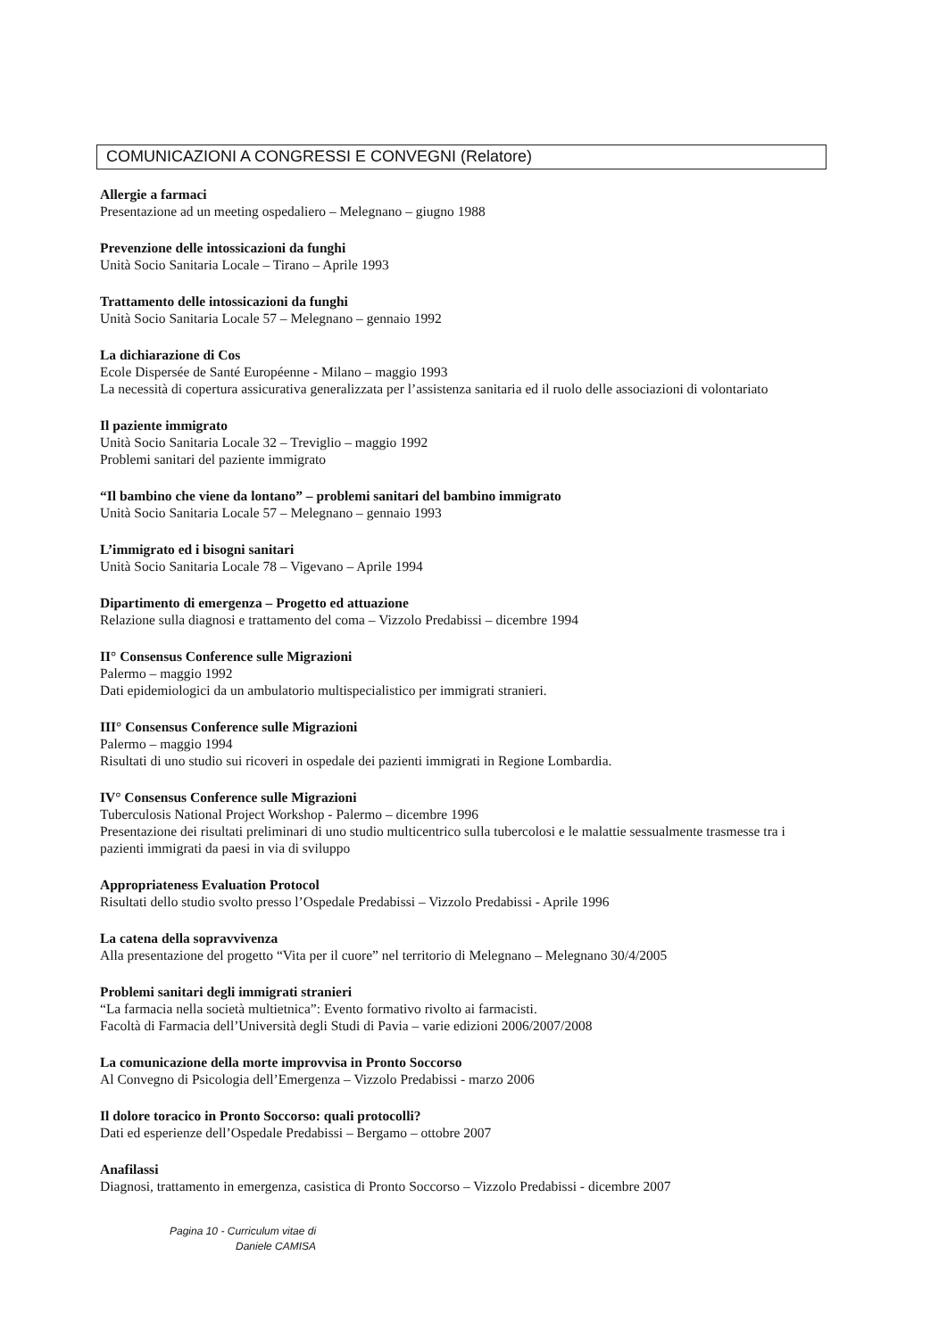COMUNICAZIONI A CONGRESSI E CONVEGNI (Relatore)
Allergie a farmaci
Presentazione ad un meeting ospedaliero – Melegnano – giugno 1988
Prevenzione delle intossicazioni da funghi
Unità Socio Sanitaria Locale – Tirano – Aprile 1993
Trattamento delle intossicazioni da funghi
Unità Socio Sanitaria Locale 57 – Melegnano – gennaio 1992
La dichiarazione di Cos
Ecole Dispersée de Santé Européenne - Milano – maggio 1993
La necessità di copertura assicurativa generalizzata per l’assistenza sanitaria ed il ruolo delle associazioni di volontariato
Il paziente immigrato
Unità Socio Sanitaria Locale 32 – Treviglio – maggio 1992
Problemi sanitari del paziente immigrato
“Il bambino che viene da lontano” – problemi sanitari del bambino immigrato
Unità Socio Sanitaria Locale 57 – Melegnano – gennaio 1993
L’immigrato ed i bisogni sanitari
Unità Socio Sanitaria Locale 78 – Vigevano – Aprile 1994
Dipartimento di emergenza – Progetto ed attuazione
Relazione sulla diagnosi e trattamento del coma – Vizzolo Predabissi – dicembre 1994
II° Consensus Conference sulle Migrazioni
Palermo – maggio 1992
Dati epidemiologici da un ambulatorio multispecialistico per immigrati stranieri.
III° Consensus Conference sulle Migrazioni
Palermo – maggio 1994
Risultati di uno studio sui ricoveri in ospedale dei pazienti immigrati in Regione Lombardia.
IV° Consensus Conference sulle Migrazioni
Tuberculosis National Project Workshop - Palermo – dicembre 1996
Presentazione dei risultati preliminari di uno studio multicentrico sulla tubercolosi e le malattie sessualmente trasmesse tra i pazienti immigrati da paesi in via di sviluppo
Appropriateness Evaluation Protocol
Risultati dello studio svolto presso l’Ospedale Predabissi – Vizzolo Predabissi - Aprile 1996
La catena della sopravvivenza
Alla presentazione del progetto “Vita per il cuore” nel territorio di Melegnano – Melegnano 30/4/2005
Problemi sanitari degli immigrati stranieri
“La farmacia nella società multietnica”: Evento formativo rivolto ai farmacisti.
Facoltà di Farmacia dell’Università degli Studi di Pavia – varie edizioni 2006/2007/2008
La comunicazione della morte improvvisa in Pronto Soccorso
Al Convegno di Psicologia dell’Emergenza – Vizzolo Predabissi - marzo 2006
Il dolore toracico in Pronto Soccorso: quali protocolli?
Dati ed esperienze dell’Ospedale Predabissi – Bergamo – ottobre 2007
Anafilassi
Diagnosi, trattamento in emergenza, casistica di Pronto Soccorso – Vizzolo Predabissi - dicembre 2007
Pagina 10 - Curriculum vitae di
Daniele CAMISA